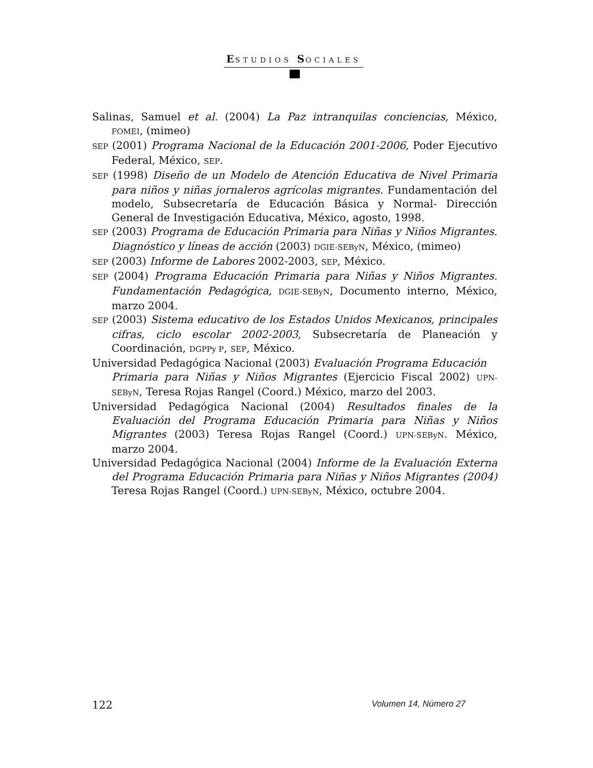ESTUDIOS SOCIALES
Salinas, Samuel et al. (2004) La Paz intranquilas conciencias, México, FOMEI, (mimeo)
SEP (2001) Programa Nacional de la Educación 2001-2006, Poder Ejecutivo Federal, México, SEP.
SEP (1998) Diseño de un Modelo de Atención Educativa de Nivel Primaria para niños y niñas jornaleros agrícolas migrantes. Fundamentación del modelo, Subsecretaría de Educación Básica y Normal- Dirección General de Investigación Educativa, México, agosto, 1998.
SEP (2003) Programa de Educación Primaria para Niñas y Niños Migrantes. Diagnóstico y líneas de acción (2003) DGIE-SEByN, México, (mimeo)
SEP (2003) Informe de Labores 2002-2003, SEP, México.
SEP (2004) Programa Educación Primaria para Niñas y Niños Migrantes. Fundamentación Pedagógica, DGIE-SEByN, Documento interno, México, marzo 2004.
SEP (2003) Sistema educativo de los Estados Unidos Mexicanos, principales cifras, ciclo escolar 2002-2003, Subsecretaría de Planeación y Coordinación, DGPPy P, SEP, México.
Universidad Pedagógica Nacional (2003) Evaluación Programa Educación
Primaria para Niñas y Niños Migrantes (Ejercicio Fiscal 2002) UPN-SEByN, Teresa Rojas Rangel (Coord.) México, marzo del 2003.
Universidad Pedagógica Nacional (2004) Resultados finales de la Evaluación del Programa Educación Primaria para Niñas y Niños Migrantes (2003) Teresa Rojas Rangel (Coord.) UPN-SEByN. México, marzo 2004.
Universidad Pedagógica Nacional (2004) Informe de la Evaluación Externa del Programa Educación Primaria para Niñas y Niños Migrantes (2004) Teresa Rojas Rangel (Coord.) UPN-SEByN, México, octubre 2004.
122 Volumen 14, Número 27